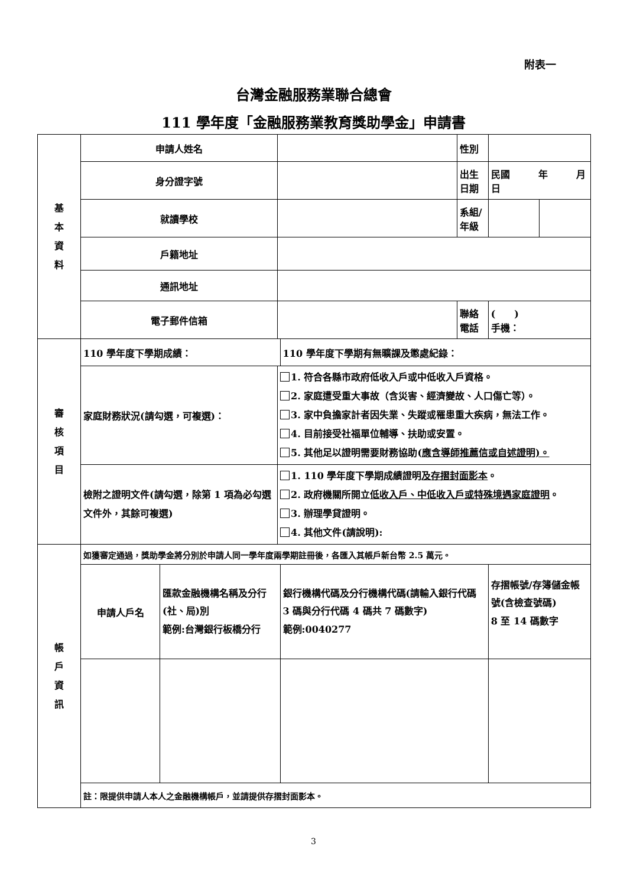附表一
台灣金融服務業聯合總會
111 學年度「金融服務業教育獎助學金」申請書
| 基 本 資 料 | 申請人姓名 | | | | 性別 | | |
| | 身分證字號 | | | | 出生 日期 | 民國 年 月 日 | |
| | 就讀學校 | | | | 系組/ 年級 | | |
| | 戶籍地址 | | | | | | |
| | 通訊地址 | | | | | | |
| | 電子郵件信箱 | | | | 聯絡 電話 | ( ) 手機： | |
| 審 核 項 目 | 110 學年度下學期成績： | | | 110 學年度下學期有無曠課及懲處紀錄： | | | |
| | 家庭財務狀況(請勾選，可複選)： | | 1. 符合各縣市政府低收入戶或中低收入戶資格。 2. 家庭遭受重大事故（含災害、經濟變故、人口傷亡等）。 3. 家中負擔家計者因失業、失蹤或罹患重大疾病，無法工作。 4. 目前接受社福單位輔導、扶助或安置。 5. 其他足以證明需要財務協助( 應含導師推薦信或自述證明)。 | | | | |
| | 檢附之證明文件(請勾選，除第 1 項為必勾選文件外，其餘可複選) | | 1. 110 學年度下學期成績證明 及存摺封面影本 。 2. 政府機關所開立 低收入戶、中低收入戶或特殊境遇家庭證明 。 3. 辦理學貸證明。 4. 其他文件(請說明): | | | | |
| 帳 戶 資 訊 | 如獲審定通過，獎助學金將分別於申請人同一學年度兩學期註冊後，各匯入其帳戶新台幣 2.5 萬元。 | | | | | | |
| | 申請人戶名 | 匯款金融機構名稱及分行(社、局)別 範例:台灣銀行板橋分行 | | 銀行機構代碼及分行機構代碼(請輸入銀行代碼 3 碼與分行代碼 4 碼共 7 碼數字) 範例:0040277 | | 存摺帳號/存簿儲金帳號(含檢查號碼) 8 至 14 碼數字 | |
| | 註：限提供申請人本人之金融機構帳戶，並請提供存摺封面影本。 | | | | | | |
3